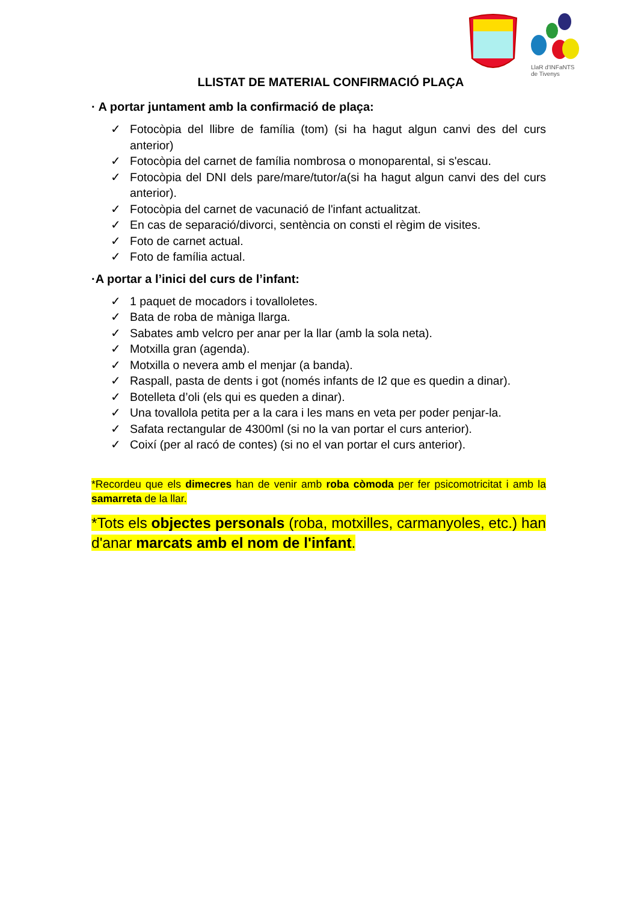LlaR d'INFaNTS
de Tivenys
LLISTAT DE MATERIAL CONFIRMACIÓ PLAÇA
· A portar juntament amb la confirmació de plaça:
✓ Fotocòpia del llibre de família (tom) (si ha hagut algun canvi des del curs anterior)
✓ Fotocòpia del carnet de família nombrosa o monoparental, si s'escau.
✓ Fotocòpia del DNI dels pare/mare/tutor/a(si ha hagut algun canvi des del curs anterior).
✓ Fotocòpia del carnet de vacunació de l'infant actualitzat.
✓ En cas de separació/divorci, sentència on consti el règim de visites.
✓ Foto de carnet actual.
✓ Foto de família actual.
·A portar a l’inici del curs de l’infant:
✓ 1 paquet de mocadors i tovalloletes.
✓ Bata de roba de màniga llarga.
✓ Sabates amb velcro per anar per la llar (amb la sola neta).
✓ Motxilla gran (agenda).
✓ Motxilla o nevera amb el menjar (a banda).
✓ Raspall, pasta de dents i got (només infants de I2 que es quedin a dinar).
✓ Botelleta d’oli (els qui es queden a dinar).
✓ Una tovallola petita per a la cara i les mans en veta per poder penjar-la.
✓ Safata rectangular de 4300ml (si no la van portar el curs anterior).
✓ Coixí (per al racó de contes) (si no el van portar el curs anterior).
*Recordeu que els dimecres han de venir amb roba còmoda per fer psicomotricitat i amb la samarreta de la llar.
*Tots els objectes personals (roba, motxilles, carmanyoles, etc.) han d'anar marcats amb el nom de l'infant.